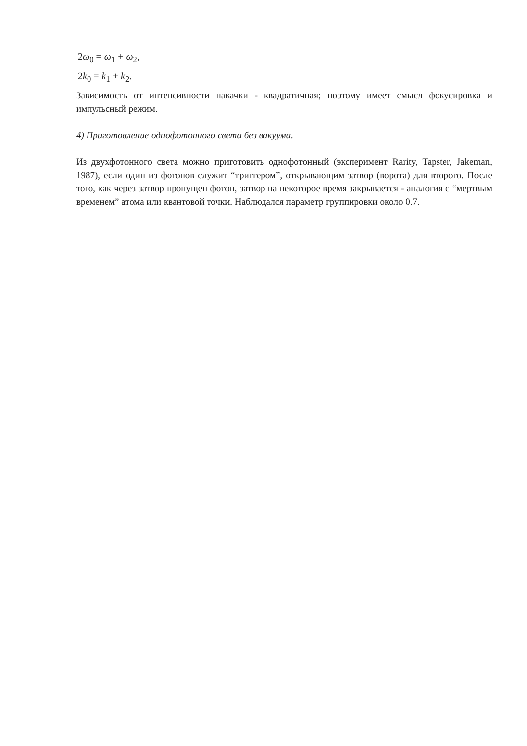2ω<sub>0</sub> = ω<sub>1</sub> + ω<sub>2</sub>,
2k<sub>0</sub> = k<sub>1</sub> + k<sub>2</sub>.
Зависимость от интенсивности накачки - квадратичная; поэтому имеет смысл фокусировка и импульсный режим.
4) Приготовление однофотонного света без вакуума.
Из двухфотонного света можно приготовить однофотонный (эксперимент Rarity, Tapster, Jakeman, 1987), если один из фотонов служит “триггером”, открывающим затвор (ворота) для второго. После того, как через затвор пропущен фотон, затвор на некоторое время закрывается - аналогия с “мертвым временем” атома или квантовой точки. Наблюдался параметр группировки около 0.7.